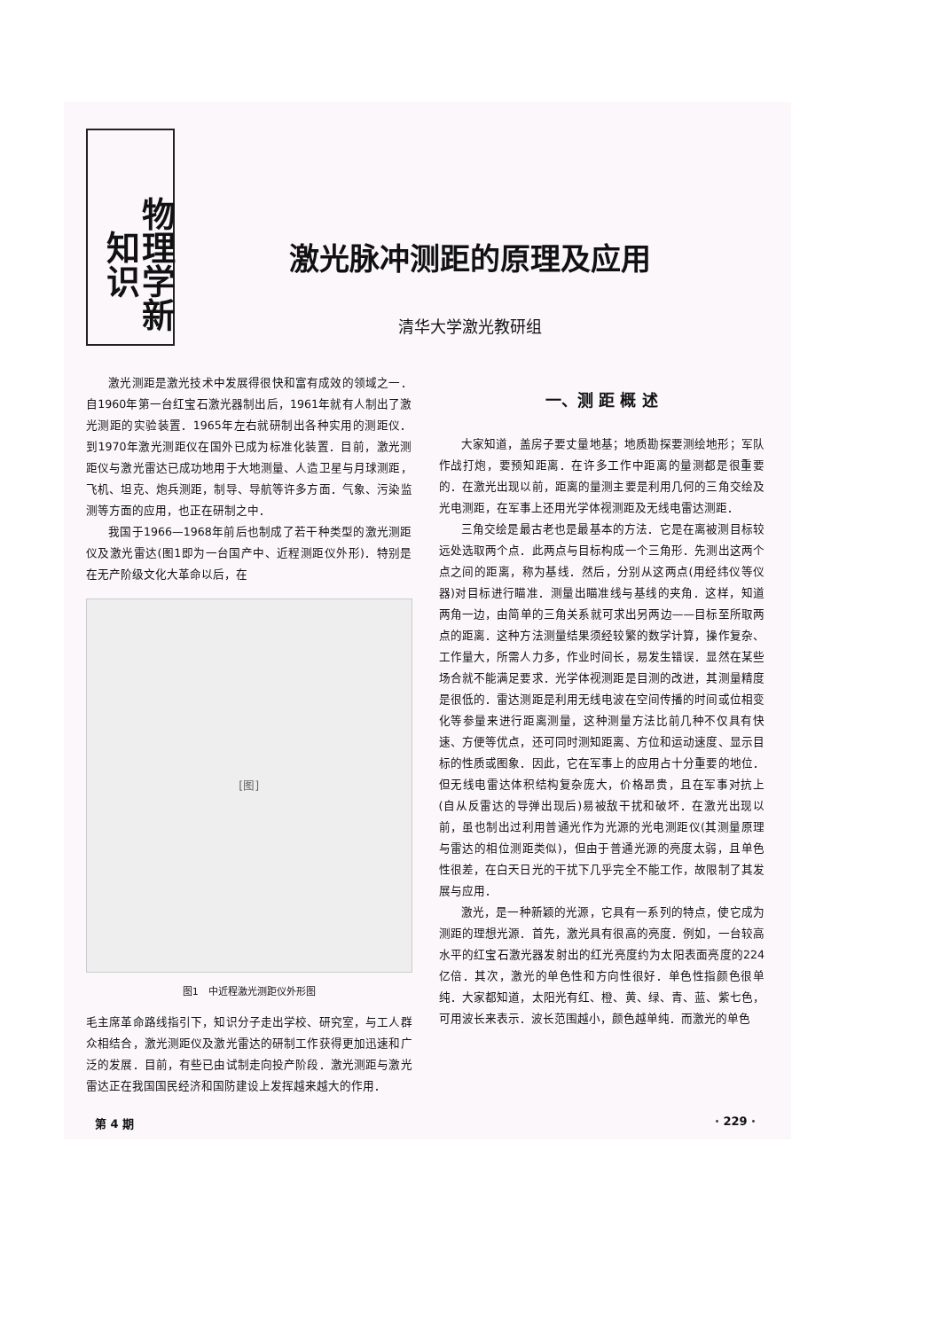物理学新知识
激光脉冲测距的原理及应用
清华大学激光教研组
激光测距是激光技术中发展得很快和富有成效的领域之一．自1960年第一台红宝石激光器制出后，1961年就有人制出了激光测距的实验装置．1965年左右就研制出各种实用的测距仪．到1970年激光测距仪在国外已成为标准化装置．目前，激光测距仪与激光雷达已成功地用于大地测量、人造卫星与月球测距，飞机、坦克、炮兵测距，制导、导航等许多方面．气象、污染监测等方面的应用，也正在研制之中．
我国于1966—1968年前后也制成了若干种类型的激光测距仪及激光雷达(图1即为一台国产中、近程测距仪外形)．特别是在无产阶级文化大革命以后，在
[图]
图1　中近程激光测距仪外形图
毛主席革命路线指引下，知识分子走出学校、研究室，与工人群众相结合，激光测距仪及激光雷达的研制工作获得更加迅速和广泛的发展．目前，有些已由试制走向投产阶段．激光测距与激光雷达正在我国国民经济和国防建设上发挥越来越大的作用．
一、测 距 概 述
大家知道，盖房子要丈量地基；地质勘探要测绘地形；军队作战打炮，要预知距离．在许多工作中距离的量测都是很重要的．在激光出现以前，距离的量测主要是利用几何的三角交绘及光电测距，在军事上还用光学体视测距及无线电雷达测距．
三角交绘是最古老也是最基本的方法．它是在离被测目标较远处选取两个点．此两点与目标构成一个三角形．先测出这两个点之间的距离，称为基线．然后，分别从这两点(用经纬仪等仪器)对目标进行瞄准．测量出瞄准线与基线的夹角．这样，知道两角一边，由简单的三角关系就可求出另两边——目标至所取两点的距离．这种方法测量结果须经较繁的数学计算，操作复杂、工作量大，所需人力多，作业时间长，易发生错误．显然在某些场合就不能满足要求．光学体视测距是目测的改进，其测量精度是很低的．雷达测距是利用无线电波在空间传播的时间或位相变化等参量来进行距离测量，这种测量方法比前几种不仅具有快速、方便等优点，还可同时测知距离、方位和运动速度、显示目标的性质或图象．因此，它在军事上的应用占十分重要的地位．但无线电雷达体积结构复杂庞大，价格昂贵，且在军事对抗上(自从反雷达的导弹出现后)易被敌干扰和破坏．在激光出现以前，虽也制出过利用普通光作为光源的光电测距仪(其测量原理与雷达的相位测距类似)，但由于普通光源的亮度太弱，且单色性很差，在白天日光的干扰下几乎完全不能工作，故限制了其发展与应用．
激光，是一种新颖的光源，它具有一系列的特点，使它成为测距的理想光源．首先，激光具有很高的亮度．例如，一台较高水平的红宝石激光器发射出的红光亮度约为太阳表面亮度的224亿倍．其次，激光的单色性和方向性很好．单色性指颜色很单纯．大家都知道，太阳光有红、橙、黄、绿、青、蓝、紫七色，可用波长来表示．波长范围越小，颜色越单纯．而激光的单色
第 4 期 · 229 ·